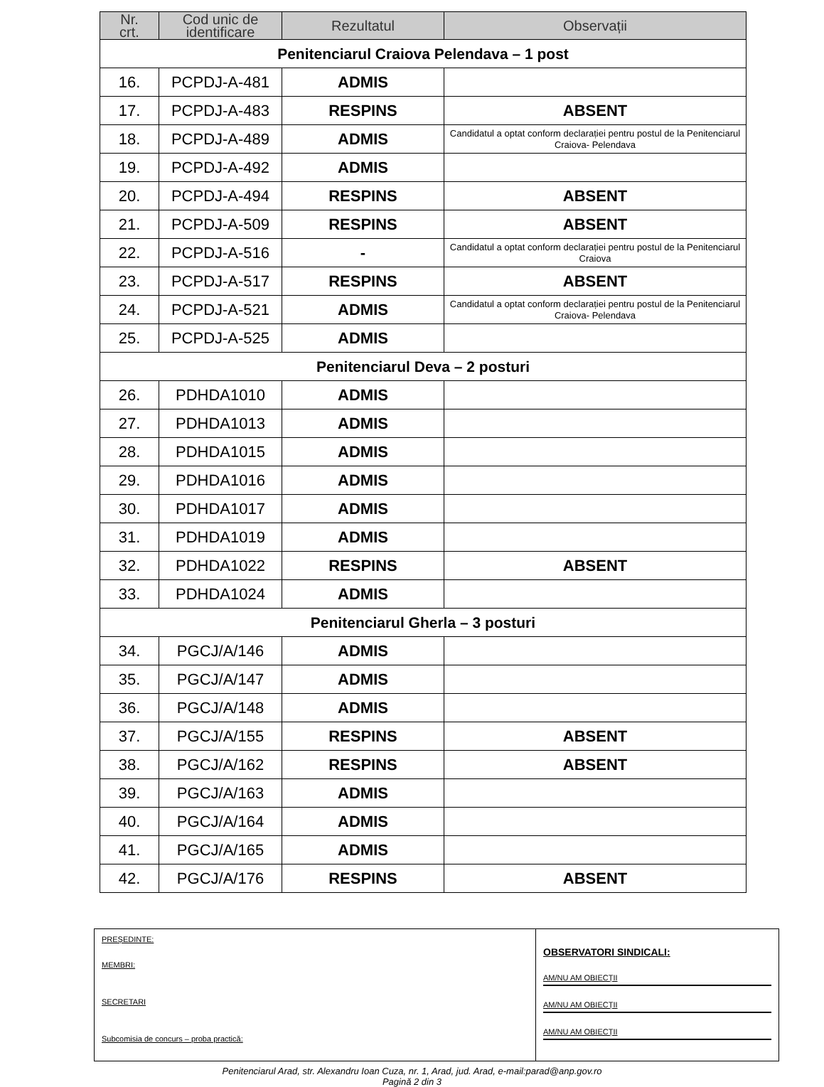| Nr. crt. | Cod unic de identificare | Rezultatul | Observații |
| --- | --- | --- | --- |
| Penitenciarul Craiova Pelendava – 1 post | | | |
| 16. | PCPDJ-A-481 | ADMIS | |
| 17. | PCPDJ-A-483 | RESPINS | ABSENT |
| 18. | PCPDJ-A-489 | ADMIS | Candidatul a optat conform declarației pentru postul de la Penitenciarul Craiova- Pelendava |
| 19. | PCPDJ-A-492 | ADMIS | |
| 20. | PCPDJ-A-494 | RESPINS | ABSENT |
| 21. | PCPDJ-A-509 | RESPINS | ABSENT |
| 22. | PCPDJ-A-516 | - | Candidatul a optat conform declarației pentru postul de la Penitenciarul Craiova |
| 23. | PCPDJ-A-517 | RESPINS | ABSENT |
| 24. | PCPDJ-A-521 | ADMIS | Candidatul a optat conform declarației pentru postul de la Penitenciarul Craiova- Pelendava |
| 25. | PCPDJ-A-525 | ADMIS | |
| Penitenciarul Deva – 2 posturi | | | |
| 26. | PDHDA1010 | ADMIS | |
| 27. | PDHDA1013 | ADMIS | |
| 28. | PDHDA1015 | ADMIS | |
| 29. | PDHDA1016 | ADMIS | |
| 30. | PDHDA1017 | ADMIS | |
| 31. | PDHDA1019 | ADMIS | |
| 32. | PDHDA1022 | RESPINS | ABSENT |
| 33. | PDHDA1024 | ADMIS | |
| Penitenciarul Gherla – 3 posturi | | | |
| 34. | PGCJ/A/146 | ADMIS | |
| 35. | PGCJ/A/147 | ADMIS | |
| 36. | PGCJ/A/148 | ADMIS | |
| 37. | PGCJ/A/155 | RESPINS | ABSENT |
| 38. | PGCJ/A/162 | RESPINS | ABSENT |
| 39. | PGCJ/A/163 | ADMIS | |
| 40. | PGCJ/A/164 | ADMIS | |
| 41. | PGCJ/A/165 | ADMIS | |
| 42. | PGCJ/A/176 | RESPINS | ABSENT |
PREȘEDINTE:
MEMBRI:
SECRETARI
Subcomisia de concurs – proba practică:
OBSERVATORI SINDICALI:
AM/NU AM OBIECȚII
AM/NU AM OBIECȚII
AM/NU AM OBIECȚII
Penitenciarul Arad, str. Alexandru Ioan Cuza, nr. 1, Arad, jud. Arad, e-mail:parad@anp.gov.ro
Pagină 2 din 3